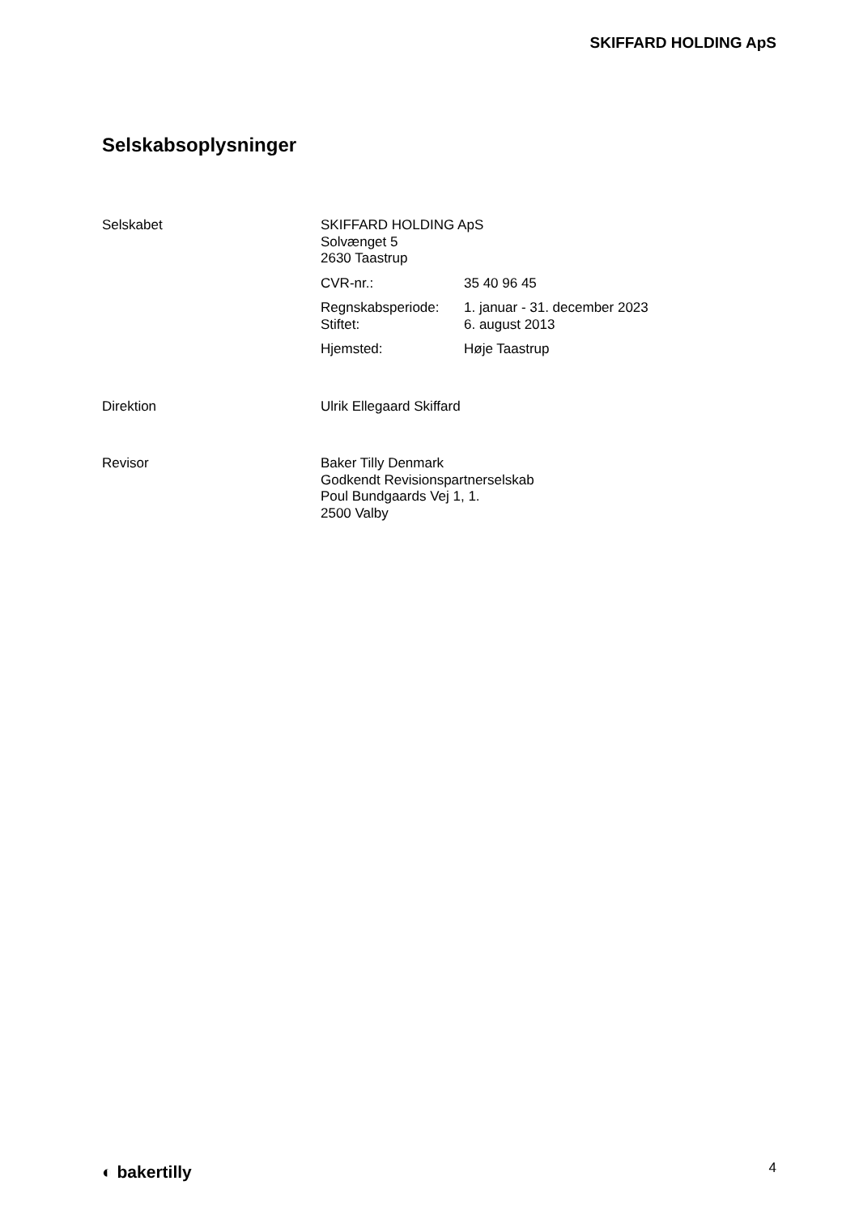SKIFFARD HOLDING ApS
Selskabsoplysninger
Selskabet SKIFFARD HOLDING ApS
Solvænget 5
2630 Taastrup
CVR-nr.: 35 40 96 45
Regnskabsperiode: 1. januar - 31. december 2023
Stiftet: 6. august 2013
Hjemsted: Høje Taastrup
Direktion Ulrik Ellegaard Skiffard
Revisor Baker Tilly Denmark
Godkendt Revisionspartnerselskab
Poul Bundgaards Vej 1, 1.
2500 Valby
◐ bakertilly 4